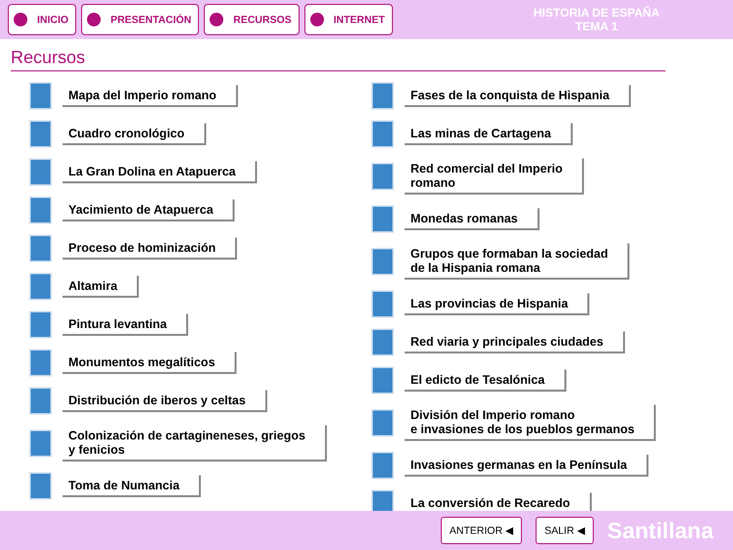INICIO PRESENTACIÓN RECURSOS INTERNET
HISTORIA DE ESPAÑA
TEMA 1
Recursos
Mapa del Imperio romano
Cuadro cronológico
La Gran Dolina en Atapuerca
Yacimiento de Atapuerca
Proceso de hominización
Altamira
Pintura levantina
Monumentos megalíticos
Distribución de iberos y celtas
Colonización de cartagineneses, griegos
y fenicios
Toma de Numancia
Fases de la conquista de Hispania
Las minas de Cartagena
Red comercial del Imperio
romano
Monedas romanas
Grupos que formaban la sociedad
de la Hispania romana
Las provincias de Hispania
Red viaria y principales ciudades
El edicto de Tesalónica
División del Imperio romano
e invasiones de los pueblos germanos
Invasiones germanas en la Península
La conversión de Recaredo
ANTERIOR ◀ SALIR ◀
Santillana